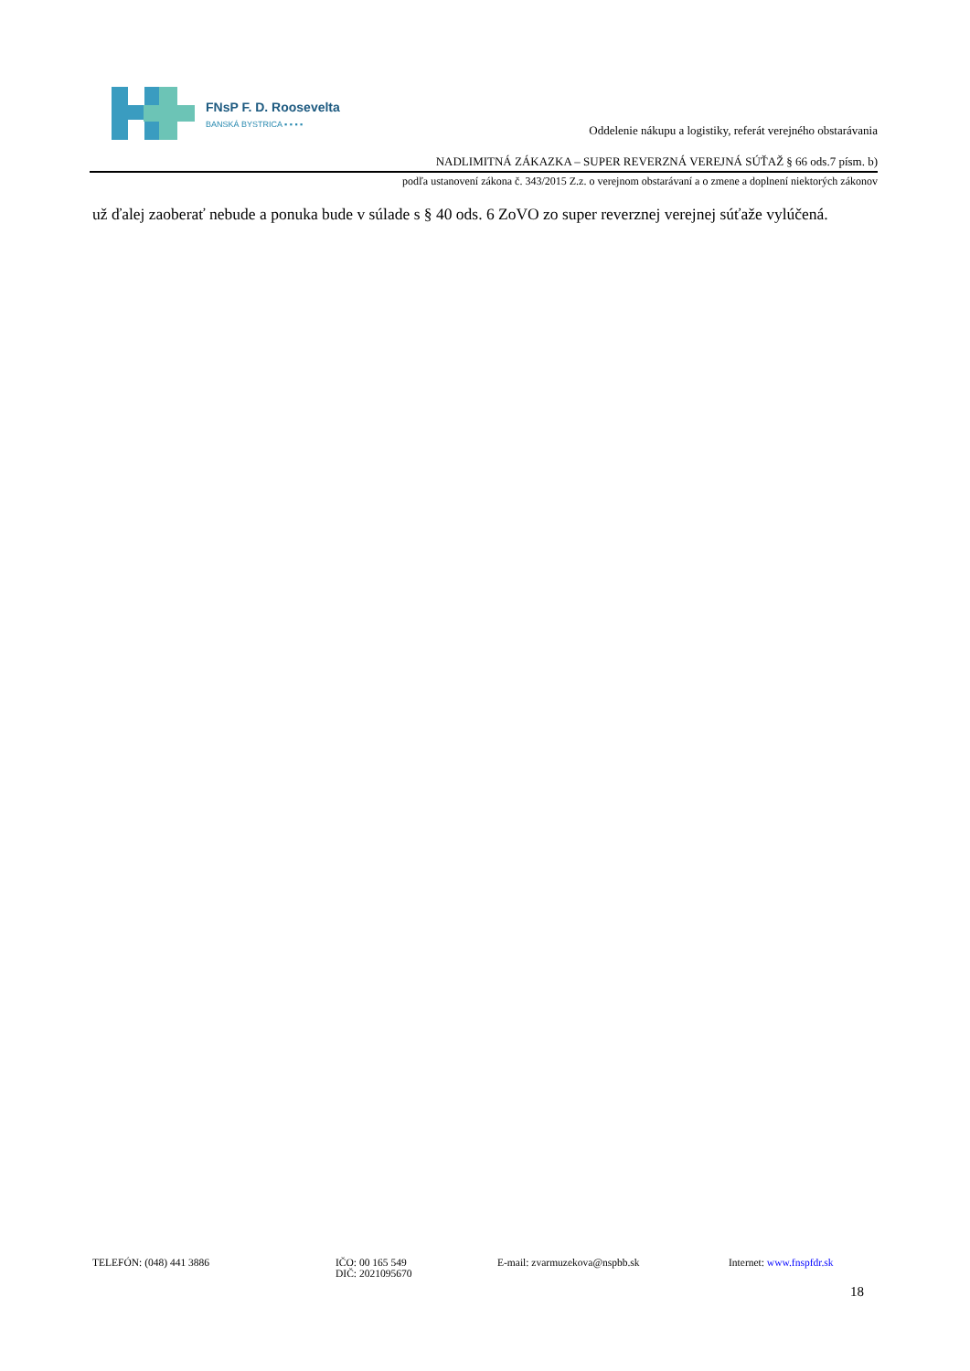FNsP F. D. Roosevelta
BANSKÁ BYSTRICA ▪ ▪ ▪ ▪
Oddelenie nákupu a logistiky, referát verejného obstarávania
NADLIMITNÁ ZÁKAZKA – SUPER REVERZNÁ VEREJNÁ SÚŤAŽ § 66 ods.7 písm. b)
podľa ustanovení zákona č. 343/2015 Z.z. o verejnom obstarávaní a o zmene a doplnení niektorých zákonov
už ďalej zaoberať nebude a ponuka bude v súlade s § 40 ods. 6 ZoVO zo super reverznej verejnej súťaže vylúčená.
TELEFÓN: (048) 441 3886 IČO: 00 165 549
DIČ: 2021095670
E-mail: zvarmuzekova@nspbb.sk Internet: www.fnspfdr.sk
18